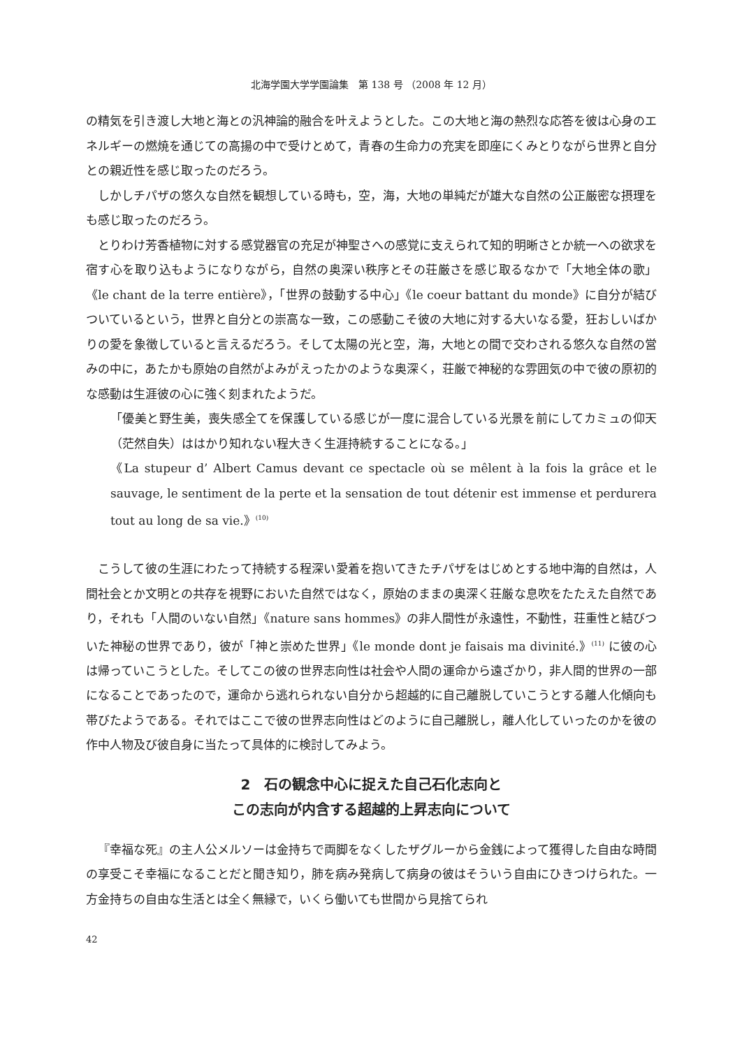北海学園大学学園論集　第 138 号 （2008 年 12 月）
の精気を引き渡し大地と海との汎神論的融合を叶えようとした。この大地と海の熱烈な応答を彼は心身のエネルギーの燃焼を通じての高揚の中で受けとめて，青春の生命力の充実を即座にくみとりながら世界と自分との親近性を感じ取ったのだろう。
しかしチパザの悠久な自然を観想している時も，空，海，大地の単純だが雄大な自然の公正厳密な摂理をも感じ取ったのだろう。
とりわけ芳香植物に対する感覚器官の充足が神聖さへの感覚に支えられて知的明晰さとか統一への欲求を宿す心を取り込もようになりながら，自然の奥深い秩序とその荘厳さを感じ取るなかで「大地全体の歌」《le chant de la terre entière》，「世界の鼓動する中心」《le coeur battant du monde》に自分が結びついているという，世界と自分との崇高な一致，この感動こそ彼の大地に対する大いなる愛，狂おしいばかりの愛を象徴していると言えるだろう。そして太陽の光と空，海，大地との間で交わされる悠久な自然の営みの中に，あたかも原始の自然がよみがえったかのような奥深く，荘厳で神秘的な雰囲気の中で彼の原初的な感動は生涯彼の心に強く刻まれたようだ。
「優美と野生美，喪失感全てを保護している感じが一度に混合している光景を前にしてカミュの仰天（茫然自失）ははかり知れない程大きく生涯持続することになる。」
《La stupeur d’ Albert Camus devant ce spectacle où se mêlent à la fois la grâce et le sauvage, le sentiment de la perte et la sensation de tout détenir est immense et perdurera tout au long de sa vie.》<sup>(10)</sup>
こうして彼の生涯にわたって持続する程深い愛着を抱いてきたチパザをはじめとする地中海的自然は，人間社会とか文明との共存を視野においた自然ではなく，原始のままの奥深く荘厳な息吹をたたえた自然であり，それも「人間のいない自然」《nature sans hommes》の非人間性が永遠性，不動性，荘重性と結びついた神秘の世界であり，彼が「神と崇めた世界」《le monde dont je faisais ma divinité.》<sup>(11)</sup> に彼の心は帰っていこうとした。そしてこの彼の世界志向性は社会や人間の運命から遠ざかり，非人間的世界の一部になることであったので，運命から逃れられない自分から超越的に自己離脱していこうとする離人化傾向も帯びたようである。それではここで彼の世界志向性はどのように自己離脱し，離人化していったのかを彼の作中人物及び彼自身に当たって具体的に検討してみよう。
2　石の観念中心に捉えた自己石化志向と
この志向が内含する超越的上昇志向について
『幸福な死』の主人公メルソーは金持ちで両脚をなくしたザグルーから金銭によって獲得した自由な時間の享受こそ幸福になることだと聞き知り，肺を病み発病して病身の彼はそういう自由にひきつけられた。一方金持ちの自由な生活とは全く無縁で，いくら働いても世間から見捨てられ
42